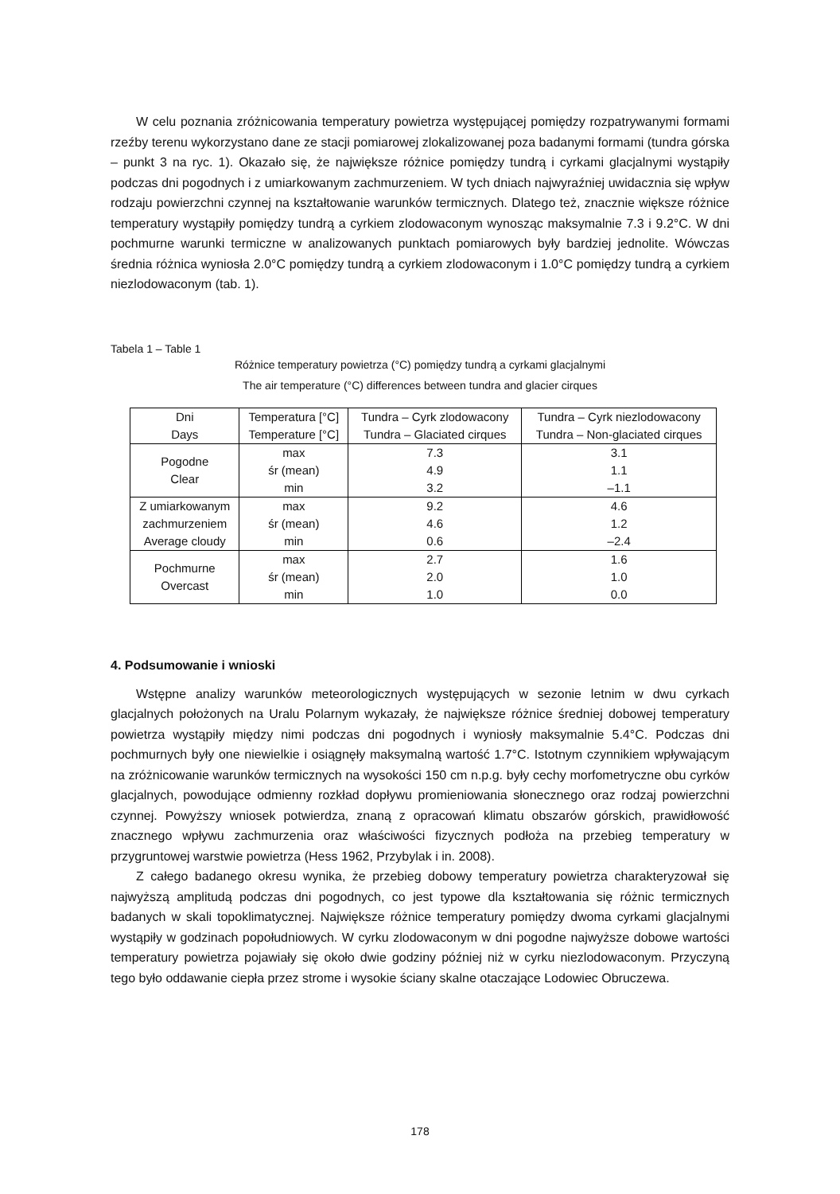W celu poznania zróżnicowania temperatury powietrza występującej pomiędzy rozpatrywanymi formami rzeźby terenu wykorzystano dane ze stacji pomiarowej zlokalizowanej poza badanymi formami (tundra górska – punkt 3 na ryc. 1). Okazało się, że największe różnice pomiędzy tundrą i cyrkami glacjalnymi wystąpiły podczas dni pogodnych i z umiarkowanym zachmurzeniem. W tych dniach najwyraźniej uwidacznia się wpływ rodzaju powierzchni czynnej na kształtowanie warunków termicznych. Dlatego też, znacznie większe różnice temperatury wystąpiły pomiędzy tundrą a cyrkiem zlodowaconym wynosząc maksymalnie 7.3 i 9.2°C. W dni pochmurne warunki termiczne w analizowanych punktach pomiarowych były bardziej jednolite. Wówczas średnia różnica wyniosła 2.0°C pomiędzy tundrą a cyrkiem zlodowaconym i 1.0°C pomiędzy tundrą a cyrkiem niezlodowaconym (tab. 1).
Tabela 1 – Table 1
Różnice temperatury powietrza (°C) pomiędzy tundrą a cyrkami glacjalnymi
The air temperature (°C) differences between tundra and glacier cirques
| Dni Days | Temperatura [°C] Temperature [°C] | Tundra – Cyrk zlodowacony Tundra – Glaciated cirques | Tundra – Cyrk niezlodowacony Tundra – Non-glaciated cirques |
| Pogodne Clear | max | 7.3 | 3.1 |
| | śr (mean) | 4.9 | 1.1 |
| | min | 3.2 | –1.1 |
| Z umiarkowanym zachmurzeniem Average cloudy | max | 9.2 | 4.6 |
| | śr (mean) | 4.6 | 1.2 |
| | min | 0.6 | –2.4 |
| Pochmurne Overcast | max | 2.7 | 1.6 |
| | śr (mean) | 2.0 | 1.0 |
| | min | 1.0 | 0.0 |
4. Podsumowanie i wnioski
Wstępne analizy warunków meteorologicznych występujących w sezonie letnim w dwu cyrkach glacjalnych położonych na Uralu Polarnym wykazały, że największe różnice średniej dobowej temperatury powietrza wystąpiły między nimi podczas dni pogodnych i wyniosły maksymalnie 5.4°C. Podczas dni pochmurnych były one niewielkie i osiągnęły maksymalną wartość 1.7°C. Istotnym czynnikiem wpływającym na zróżnicowanie warunków termicznych na wysokości 150 cm n.p.g. były cechy morfometryczne obu cyrków glacjalnych, powodujące odmienny rozkład dopływu promieniowania słonecznego oraz rodzaj powierzchni czynnej. Powyższy wniosek potwierdza, znaną z opracowań klimatu obszarów górskich, prawidłowość znacznego wpływu zachmurzenia oraz właściwości fizycznych podłoża na przebieg temperatury w przygruntowej warstwie powietrza (Hess 1962, Przybylak i in. 2008).
Z całego badanego okresu wynika, że przebieg dobowy temperatury powietrza charakteryzował się najwyższą amplitudą podczas dni pogodnych, co jest typowe dla kształtowania się różnic termicznych badanych w skali topoklimatycznej. Największe różnice temperatury pomiędzy dwoma cyrkami glacjalnymi wystąpiły w godzinach popołudniowych. W cyrku zlodowaconym w dni pogodne najwyższe dobowe wartości temperatury powietrza pojawiały się około dwie godziny później niż w cyrku niezlodowaconym. Przyczyną tego było oddawanie ciepła przez strome i wysokie ściany skalne otaczające Lodowiec Obruczewa.
178